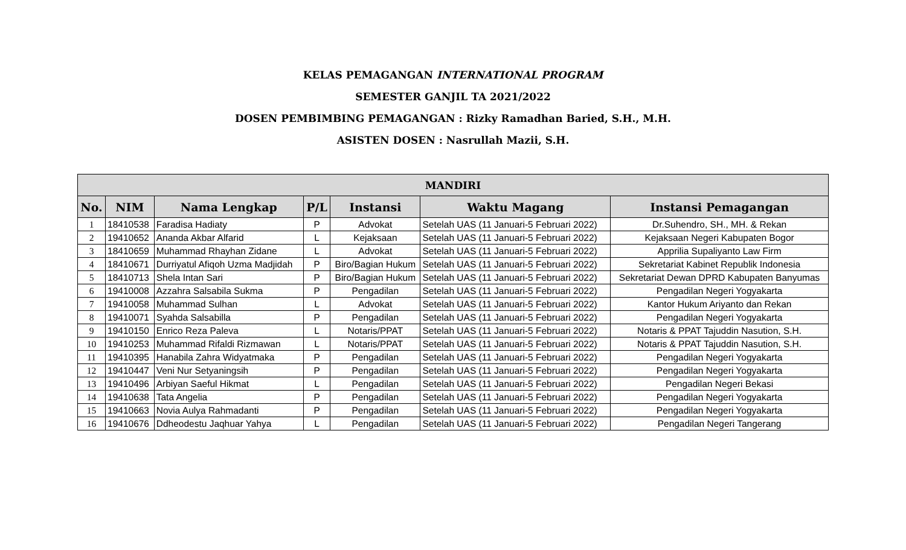KELAS PEMAGANGAN INTERNATIONAL PROGRAM
SEMESTER GANJIL TA 2021/2022
DOSEN PEMBIMBING PEMAGANGAN : Rizky Ramadhan Baried, S.H., M.H.
ASISTEN DOSEN : Nasrullah Mazii, S.H.
| MANDIRI | | | | | | |
| --- | --- | --- | --- | --- | --- | --- |
| No. | NIM | Nama Lengkap | P/L | Instansi | Waktu Magang | Instansi Pemagangan |
| 1 | 18410538 | Faradisa Hadiaty | P | Advokat | Setelah UAS (11 Januari-5 Februari 2022) | Dr.Suhendro, SH., MH. & Rekan |
| 2 | 19410652 | Ananda Akbar Alfarid | L | Kejaksaan | Setelah UAS (11 Januari-5 Februari 2022) | Kejaksaan Negeri Kabupaten Bogor |
| 3 | 18410659 | Muhammad Rhayhan Zidane | L | Advokat | Setelah UAS (11 Januari-5 Februari 2022) | Apprilia Supaliyanto Law Firm |
| 4 | 18410671 | Durriyatul Afiqoh Uzma Madjidah | P | Biro/Bagian Hukum | Setelah UAS (11 Januari-5 Februari 2022) | Sekretariat Kabinet Republik Indonesia |
| 5 | 18410713 | Shela Intan Sari | P | Biro/Bagian Hukum | Setelah UAS (11 Januari-5 Februari 2022) | Sekretariat Dewan DPRD Kabupaten Banyumas |
| 6 | 19410008 | Azzahra Salsabila Sukma | P | Pengadilan | Setelah UAS (11 Januari-5 Februari 2022) | Pengadilan Negeri Yogyakarta |
| 7 | 19410058 | Muhammad Sulhan | L | Advokat | Setelah UAS (11 Januari-5 Februari 2022) | Kantor Hukum Ariyanto dan Rekan |
| 8 | 19410071 | Syahda Salsabilla | P | Pengadilan | Setelah UAS (11 Januari-5 Februari 2022) | Pengadilan Negeri Yogyakarta |
| 9 | 19410150 | Enrico Reza Paleva | L | Notaris/PPAT | Setelah UAS (11 Januari-5 Februari 2022) | Notaris & PPAT Tajuddin Nasution, S.H. |
| 10 | 19410253 | Muhammad Rifaldi Rizmawan | L | Notaris/PPAT | Setelah UAS (11 Januari-5 Februari 2022) | Notaris & PPAT Tajuddin Nasution, S.H. |
| 11 | 19410395 | Hanabila Zahra Widyatmaka | P | Pengadilan | Setelah UAS (11 Januari-5 Februari 2022) | Pengadilan Negeri Yogyakarta |
| 12 | 19410447 | Veni Nur Setyaningsih | P | Pengadilan | Setelah UAS (11 Januari-5 Februari 2022) | Pengadilan Negeri Yogyakarta |
| 13 | 19410496 | Arbiyan Saeful Hikmat | L | Pengadilan | Setelah UAS (11 Januari-5 Februari 2022) | Pengadilan Negeri Bekasi |
| 14 | 19410638 | Tata Angelia | P | Pengadilan | Setelah UAS (11 Januari-5 Februari 2022) | Pengadilan Negeri Yogyakarta |
| 15 | 19410663 | Novia Aulya Rahmadanti | P | Pengadilan | Setelah UAS (11 Januari-5 Februari 2022) | Pengadilan Negeri Yogyakarta |
| 16 | 19410676 | Ddheodestu Jaqhuar Yahya | L | Pengadilan | Setelah UAS (11 Januari-5 Februari 2022) | Pengadilan Negeri Tangerang |